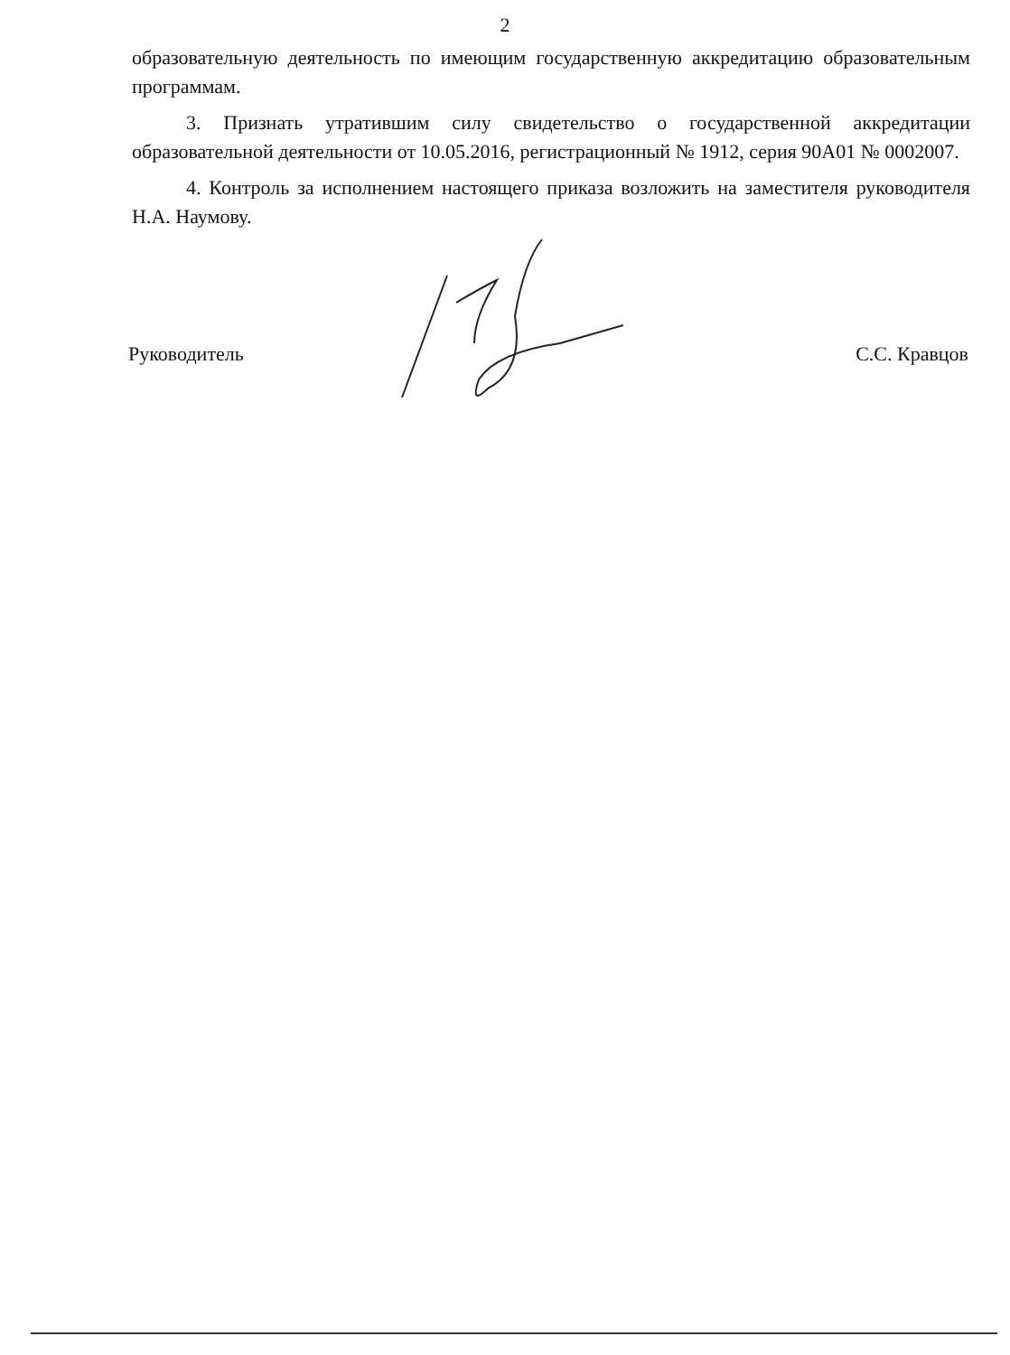2
образовательную деятельность по имеющим государственную аккредитацию образовательным программам.
3. Признать утратившим силу свидетельство о государственной аккредитации образовательной деятельности от 10.05.2016, регистрационный № 1912, серия 90А01 № 0002007.
4. Контроль за исполнением настоящего приказа возложить на заместителя руководителя Н.А. Наумову.
Руководитель С.С. Кравцов